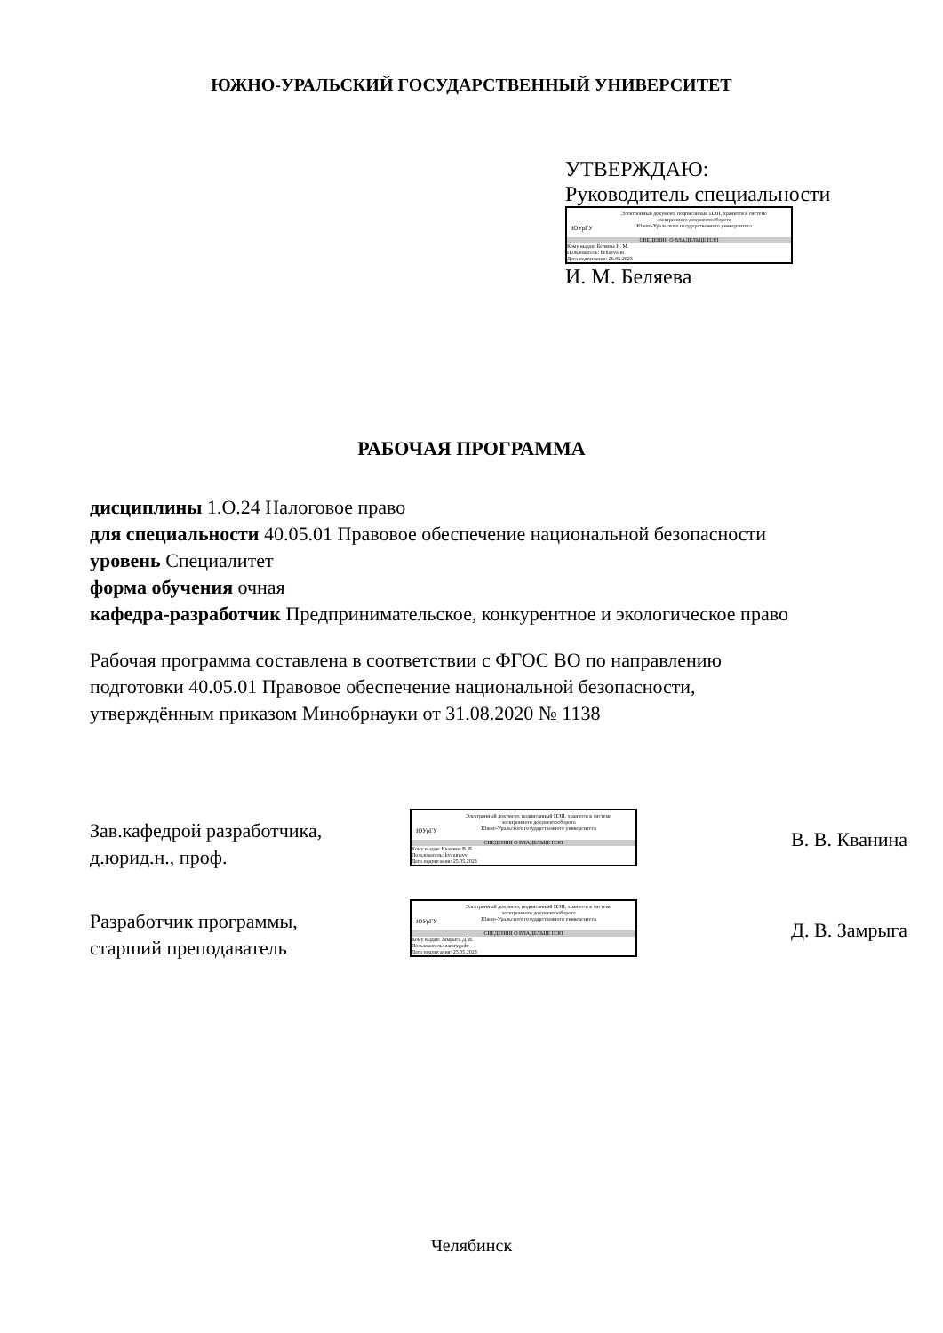ЮЖНО-УРАЛЬСКИЙ ГОСУДАРСТВЕННЫЙ УНИВЕРСИТЕТ
УТВЕРЖДАЮ:
Руководитель специальности
ЮУрГУ
Электронный документ, подписанный ПЭП, хранится в системе
электронного документооборота
Южно-Уральского государственного университета
СВЕДЕНИЯ О ВЛАДЕЛЬЦЕ ПЭП
Кому выдан: Беляева И. М.
Пользователь: beliaevaim
Дата подписания: 26.05.2023
И. М. Беляева
РАБОЧАЯ ПРОГРАММА
дисциплины 1.О.24 Налоговое право
для специальности 40.05.01 Правовое обеспечение национальной безопасности
уровень Специалитет
форма обучения очная
кафедра-разработчик Предпринимательское, конкурентное и экологическое право
Рабочая программа составлена в соответствии с ФГОС ВО по направлению
подготовки 40.05.01 Правовое обеспечение национальной безопасности,
утверждённым приказом Минобрнауки от 31.08.2020 № 1138
Зав.кафедрой разработчика,
д.юрид.н., проф.
ЮУрГУ
Электронный документ, подписанный ПЭП, хранится в системе
электронного документооборота
Южно-Уральского государственного университета
СВЕДЕНИЯ О ВЛАДЕЛЬЦЕ ПЭП
Кому выдан: Кванина В. В.
Пользователь: kvaninavv
Дата подписания: 25.05.2023
В. В. Кванина
Разработчик программы,
старший преподаватель
ЮУрГУ
Электронный документ, подписанный ПЭП, хранится в системе
электронного документооборота
Южно-Уральского государственного университета
СВЕДЕНИЯ О ВЛАДЕЛЬЦЕ ПЭП
Кому выдан: Замрыга Д. В.
Пользователь: zamrygadv
Дата подписания: 25.05.2023
Д. В. Замрыга
Челябинск